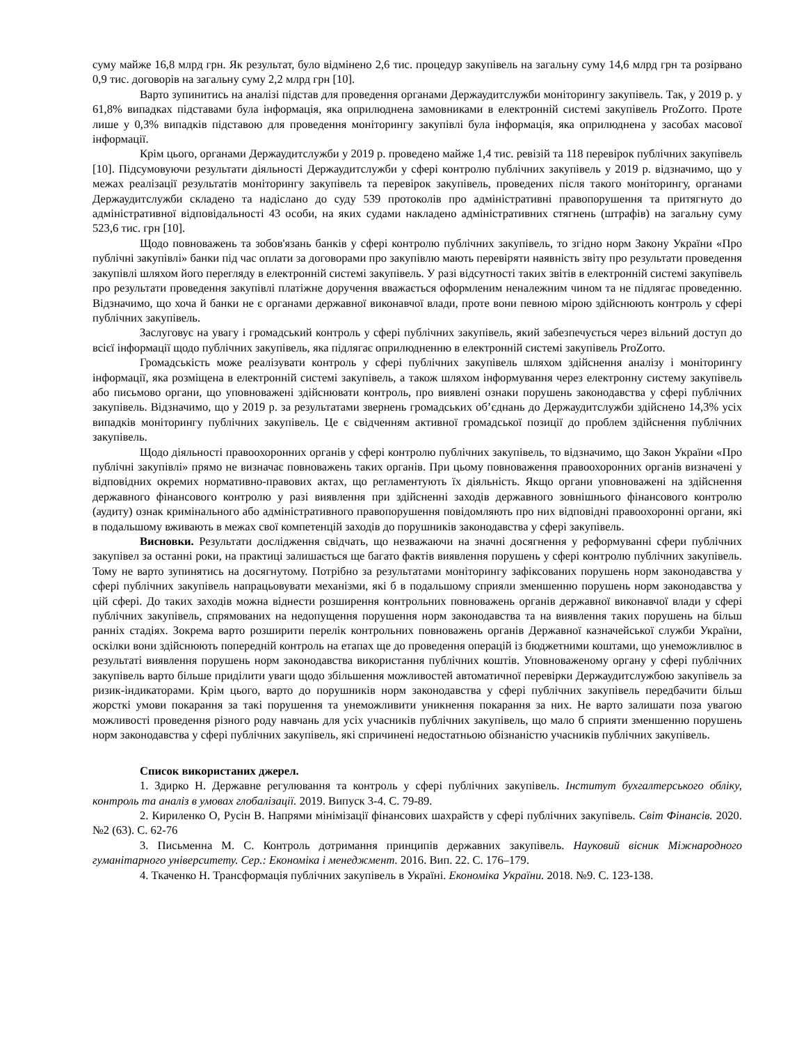суму майже 16,8 млрд грн. Як результат, було відмінено 2,6 тис. процедур закупівель на загальну суму 14,6 млрд грн та розірвано 0,9 тис. договорів на загальну суму 2,2 млрд грн [10].
Варто зупинитись на аналізі підстав для проведення органами Держаудитслужби моніторингу закупівель. Так, у 2019 р. у 61,8% випадках підставами була інформація, яка оприлюднена замовниками в електронній системі закупівель ProZorro. Проте лише у 0,3% випадків підставою для проведення моніторингу закупівлі була інформація, яка оприлюднена у засобах масової інформації.
Крім цього, органами Держаудитслужби у 2019 р. проведено майже 1,4 тис. ревізій та 118 перевірок публічних закупівель [10]. Підсумовуючи результати діяльності Держаудитслужби у сфері контролю публічних закупівель у 2019 р. відзначимо, що у межах реалізації результатів моніторингу закупівель та перевірок закупівель, проведених після такого моніторингу, органами Держаудитслужби складено та надіслано до суду 539 протоколів про адміністративні правопорушення та притягнуто до адміністративної відповідальності 43 особи, на яких судами накладено адміністративних стягнень (штрафів) на загальну суму 523,6 тис. грн [10].
Щодо повноважень та зобов'язань банків у сфері контролю публічних закупівель, то згідно норм Закону України «Про публічні закупівлі» банки під час оплати за договорами про закупівлю мають перевіряти наявність звіту про результати проведення закупівлі шляхом його перегляду в електронній системі закупівель. У разі відсутності таких звітів в електронній системі закупівель про результати проведення закупівлі платіжне доручення вважається оформленим неналежним чином та не підлягає проведенню. Відзначимо, що хоча й банки не є органами державної виконавчої влади, проте вони певною мірою здійснюють контроль у сфері публічних закупівель.
Заслуговує на увагу і громадський контроль у сфері публічних закупівель, який забезпечується через вільний доступ до всієї інформації щодо публічних закупівель, яка підлягає оприлюдненню в електронній системі закупівель ProZorro.
Громадськість може реалізувати контроль у сфері публічних закупівель шляхом здійснення аналізу і моніторингу інформації, яка розміщена в електронній системі закупівель, а також шляхом інформування через електронну систему закупівель або письмово органи, що уповноважені здійснювати контроль, про виявлені ознаки порушень законодавства у сфері публічних закупівель. Відзначимо, що у 2019 р. за результатами звернень громадських об’єднань до Держаудитслужби здійснено 14,3% усіх випадків моніторингу публічних закупівель. Це є свідченням активної громадської позиції до проблем здійснення публічних закупівель.
Щодо діяльності правоохоронних органів у сфері контролю публічних закупівель, то відзначимо, що Закон України «Про публічні закупівлі» прямо не визначає повноважень таких органів. При цьому повноваження правоохоронних органів визначені у відповідних окремих нормативно-правових актах, що регламентують їх діяльність. Якщо органи уповноважені на здійснення державного фінансового контролю у разі виявлення при здійсненні заходів державного зовнішнього фінансового контролю (аудиту) ознак кримінального або адміністративного правопорушення повідомляють про них відповідні правоохоронні органи, які в подальшому вживають в межах свої компетенцій заходів до порушників законодавства у сфері закупівель.
Висновки. Результати дослідження свідчать, що незважаючи на значні досягнення у реформуванні сфери публічних закупівел за останні роки, на практиці залишається ще багато фактів виявлення порушень у сфері контролю публічних закупівель. Тому не варто зупинятись на досягнутому. Потрібно за результатами моніторингу зафіксованих порушень норм законодавства у сфері публічних закупівель напрацьовувати механізми, які б в подальшому сприяли зменшенню порушень норм законодавства у цій сфері. До таких заходів можна віднести розширення контрольних повноважень органів державної виконавчої влади у сфері публічних закупівель, спрямованих на недопущення порушення норм законодавства та на виявлення таких порушень на більш ранніх стадіях. Зокрема варто розширити перелік контрольних повноважень органів Державної казначейської служби України, оскілки вони здійснюють попередній контроль на етапах ще до проведення операцій із бюджетними коштами, що унеможливлює в результаті виявлення порушень норм законодавства використання публічних коштів. Уповноваженому органу у сфері публічних закупівель варто більше приділити уваги щодо збільшення можливостей автоматичної перевірки Держаудитслужбою закупівель за ризик-індикаторами. Крім цього, варто до порушників норм законодавства у сфері публічних закупівель передбачити більш жорсткі умови покарання за такі порушення та унеможливити уникнення покарання за них. Не варто залишати поза увагою можливості проведення різного роду навчань для усіх учасників публічних закупівель, що мало б сприяти зменшенню порушень норм законодавства у сфері публічних закупівель, які спричинені недостатньою обізнаністю учасників публічних закупівель.
Список використаних джерел.
1. Здирко Н. Державне регулювання та контроль у сфері публічних закупівель. Інститут бухгалтерського обліку, контроль та аналіз в умовах глобалізації. 2019. Випуск 3-4. С. 79-89.
2. Кириленко О, Русін В. Напрями мінімізації фінансових шахрайств у сфері публічних закупівель. Світ Фінансів. 2020. №2 (63). С. 62-76
3. Письменна М. С. Контроль дотримання принципів державних закупівель. Науковий вісник Міжнародного гуманітарного університету. Сер.: Економіка і менеджмент. 2016. Вип. 22. С. 176–179.
4. Ткаченко Н. Трансформація публічних закупівель в Україні. Економіка України. 2018. №9. С. 123-138.